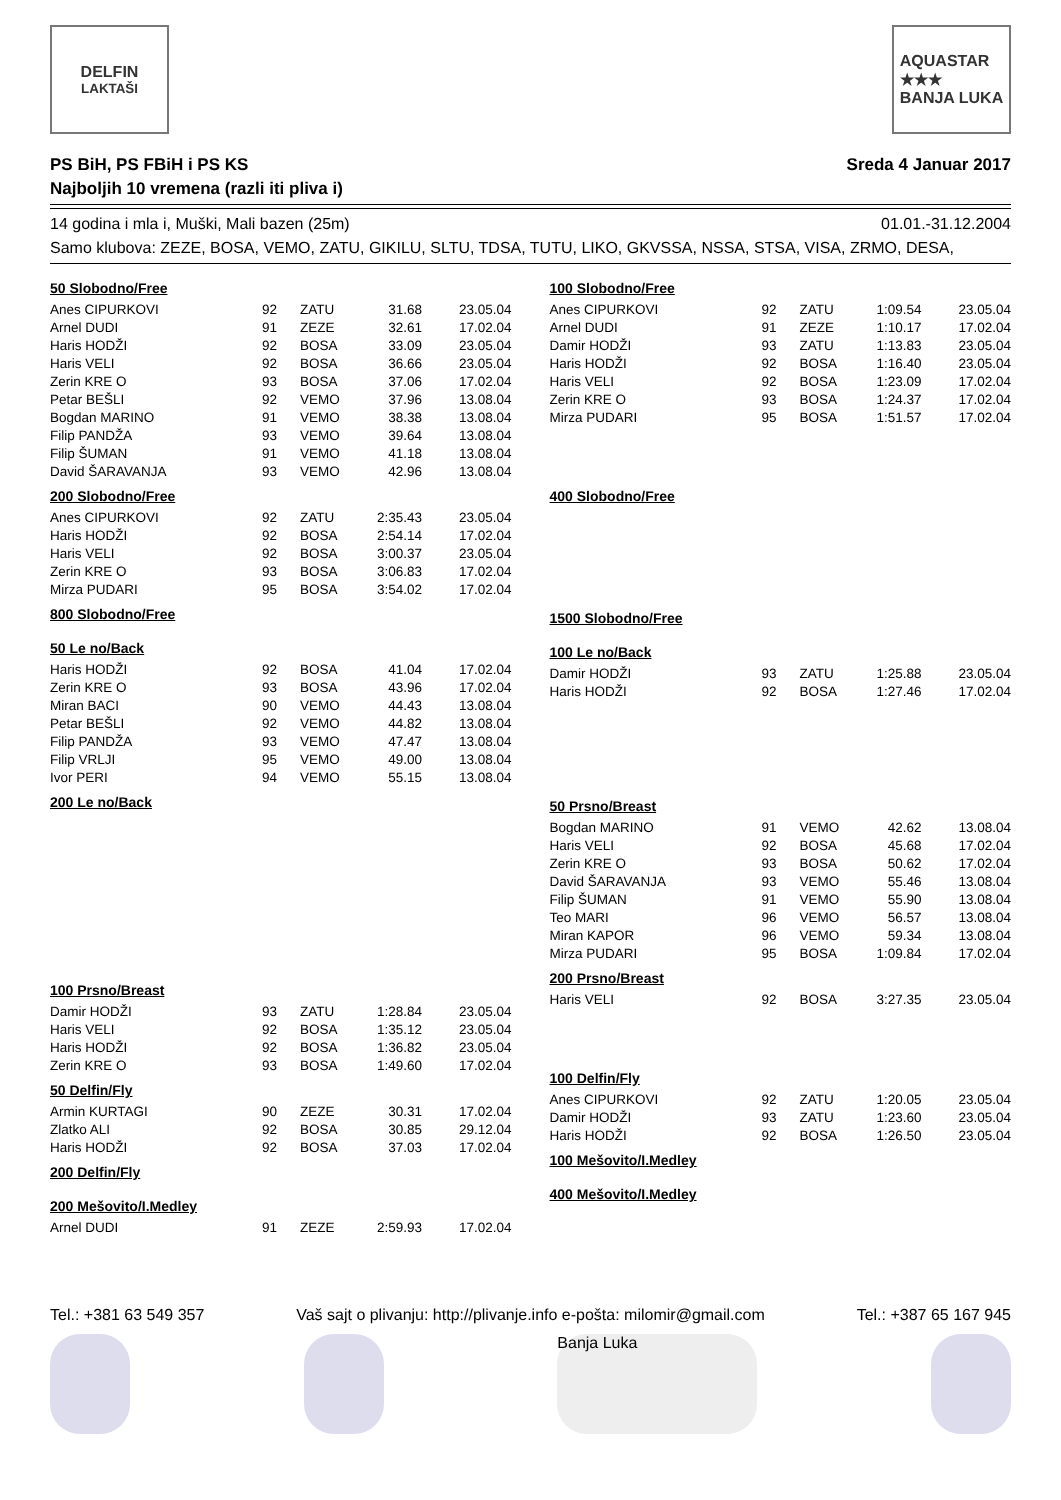DELFIN
LAKTAŠI
AQUASTAR
★★★
BANJA LUKA
PS BiH, PS FBiH i PS KS
Najboljih 10 vremena (razli iti pliva i)
Sreda 4 Januar 2017
14 godina i mla i, Muški, Mali bazen (25m) 01.01.-31.12.2004
Samo klubova: ZEZE, BOSA, VEMO, ZATU, GIKILU, SLTU, TDSA, TUTU, LIKO, GKVSSA, NSSA, STSA, VISA, ZRMO, DESA,
50 Slobodno/Free
| Anes CIPURKOVI | 92 | ZATU | 31.68 | 23.05.04 |
| Arnel DUDI | 91 | ZEZE | 32.61 | 17.02.04 |
| Haris HODŽI | 92 | BOSA | 33.09 | 23.05.04 |
| Haris VELI | 92 | BOSA | 36.66 | 23.05.04 |
| Zerin KRE O | 93 | BOSA | 37.06 | 17.02.04 |
| Petar BEŠLI | 92 | VEMO | 37.96 | 13.08.04 |
| Bogdan MARINO | 91 | VEMO | 38.38 | 13.08.04 |
| Filip PANDŽA | 93 | VEMO | 39.64 | 13.08.04 |
| Filip ŠUMAN | 91 | VEMO | 41.18 | 13.08.04 |
| David ŠARAVANJA | 93 | VEMO | 42.96 | 13.08.04 |
200 Slobodno/Free
| Anes CIPURKOVI | 92 | ZATU | 2:35.43 | 23.05.04 |
| Haris HODŽI | 92 | BOSA | 2:54.14 | 17.02.04 |
| Haris VELI | 92 | BOSA | 3:00.37 | 23.05.04 |
| Zerin KRE O | 93 | BOSA | 3:06.83 | 17.02.04 |
| Mirza PUDARI | 95 | BOSA | 3:54.02 | 17.02.04 |
800 Slobodno/Free
50 Le no/Back
| Haris HODŽI | 92 | BOSA | 41.04 | 17.02.04 |
| Zerin KRE O | 93 | BOSA | 43.96 | 17.02.04 |
| Miran BACI | 90 | VEMO | 44.43 | 13.08.04 |
| Petar BEŠLI | 92 | VEMO | 44.82 | 13.08.04 |
| Filip PANDŽA | 93 | VEMO | 47.47 | 13.08.04 |
| Filip VRLJI | 95 | VEMO | 49.00 | 13.08.04 |
| Ivor PERI | 94 | VEMO | 55.15 | 13.08.04 |
200 Le no/Back
100 Prsno/Breast
| Damir HODŽI | 93 | ZATU | 1:28.84 | 23.05.04 |
| Haris VELI | 92 | BOSA | 1:35.12 | 23.05.04 |
| Haris HODŽI | 92 | BOSA | 1:36.82 | 23.05.04 |
| Zerin KRE O | 93 | BOSA | 1:49.60 | 17.02.04 |
50 Delfin/Fly
| Armin KURTAGI | 90 | ZEZE | 30.31 | 17.02.04 |
| Zlatko ALI | 92 | BOSA | 30.85 | 29.12.04 |
| Haris HODŽI | 92 | BOSA | 37.03 | 17.02.04 |
200 Delfin/Fly
200 Mešovito/I.Medley
| Arnel DUDI | 91 | ZEZE | 2:59.93 | 17.02.04 |
100 Slobodno/Free
| Anes CIPURKOVI | 92 | ZATU | 1:09.54 | 23.05.04 |
| Arnel DUDI | 91 | ZEZE | 1:10.17 | 17.02.04 |
| Damir HODŽI | 93 | ZATU | 1:13.83 | 23.05.04 |
| Haris HODŽI | 92 | BOSA | 1:16.40 | 23.05.04 |
| Haris VELI | 92 | BOSA | 1:23.09 | 17.02.04 |
| Zerin KRE O | 93 | BOSA | 1:24.37 | 17.02.04 |
| Mirza PUDARI | 95 | BOSA | 1:51.57 | 17.02.04 |
400 Slobodno/Free
1500 Slobodno/Free
100 Le no/Back
| Damir HODŽI | 93 | ZATU | 1:25.88 | 23.05.04 |
| Haris HODŽI | 92 | BOSA | 1:27.46 | 17.02.04 |
50 Prsno/Breast
| Bogdan MARINO | 91 | VEMO | 42.62 | 13.08.04 |
| Haris VELI | 92 | BOSA | 45.68 | 17.02.04 |
| Zerin KRE O | 93 | BOSA | 50.62 | 17.02.04 |
| David ŠARAVANJA | 93 | VEMO | 55.46 | 13.08.04 |
| Filip ŠUMAN | 91 | VEMO | 55.90 | 13.08.04 |
| Teo MARI | 96 | VEMO | 56.57 | 13.08.04 |
| Miran KAPOR | 96 | VEMO | 59.34 | 13.08.04 |
| Mirza PUDARI | 95 | BOSA | 1:09.84 | 17.02.04 |
200 Prsno/Breast
| Haris VELI | 92 | BOSA | 3:27.35 | 23.05.04 |
100 Delfin/Fly
| Anes CIPURKOVI | 92 | ZATU | 1:20.05 | 23.05.04 |
| Damir HODŽI | 93 | ZATU | 1:23.60 | 23.05.04 |
| Haris HODŽI | 92 | BOSA | 1:26.50 | 23.05.04 |
100 Mešovito/I.Medley
400 Mešovito/I.Medley
Tel.: +381 63 549 357 Vaš sajt o plivanju: http://plivanje.info e-pošta: milomir@gmail.com Tel.: +387 65 167 945
Banja Luka